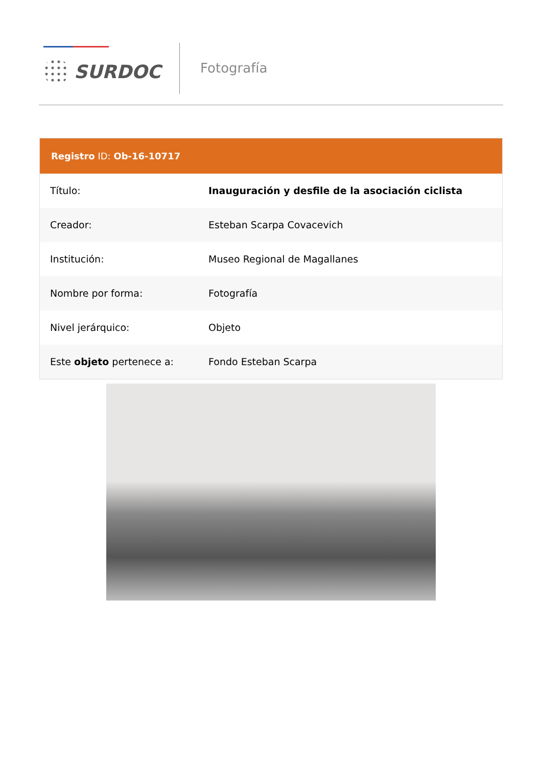SURDOC
Fotografía
Registro ID: Ob-16-10717
| Título: | Inauguración y desfile de la asociación ciclista |
| Creador: | Esteban Scarpa Covacevich |
| Institución: | Museo Regional de Magallanes |
| Nombre por forma: | Fotografía |
| Nivel jerárquico: | Objeto |
| Este objeto pertenece a: | Fondo Esteban Scarpa |